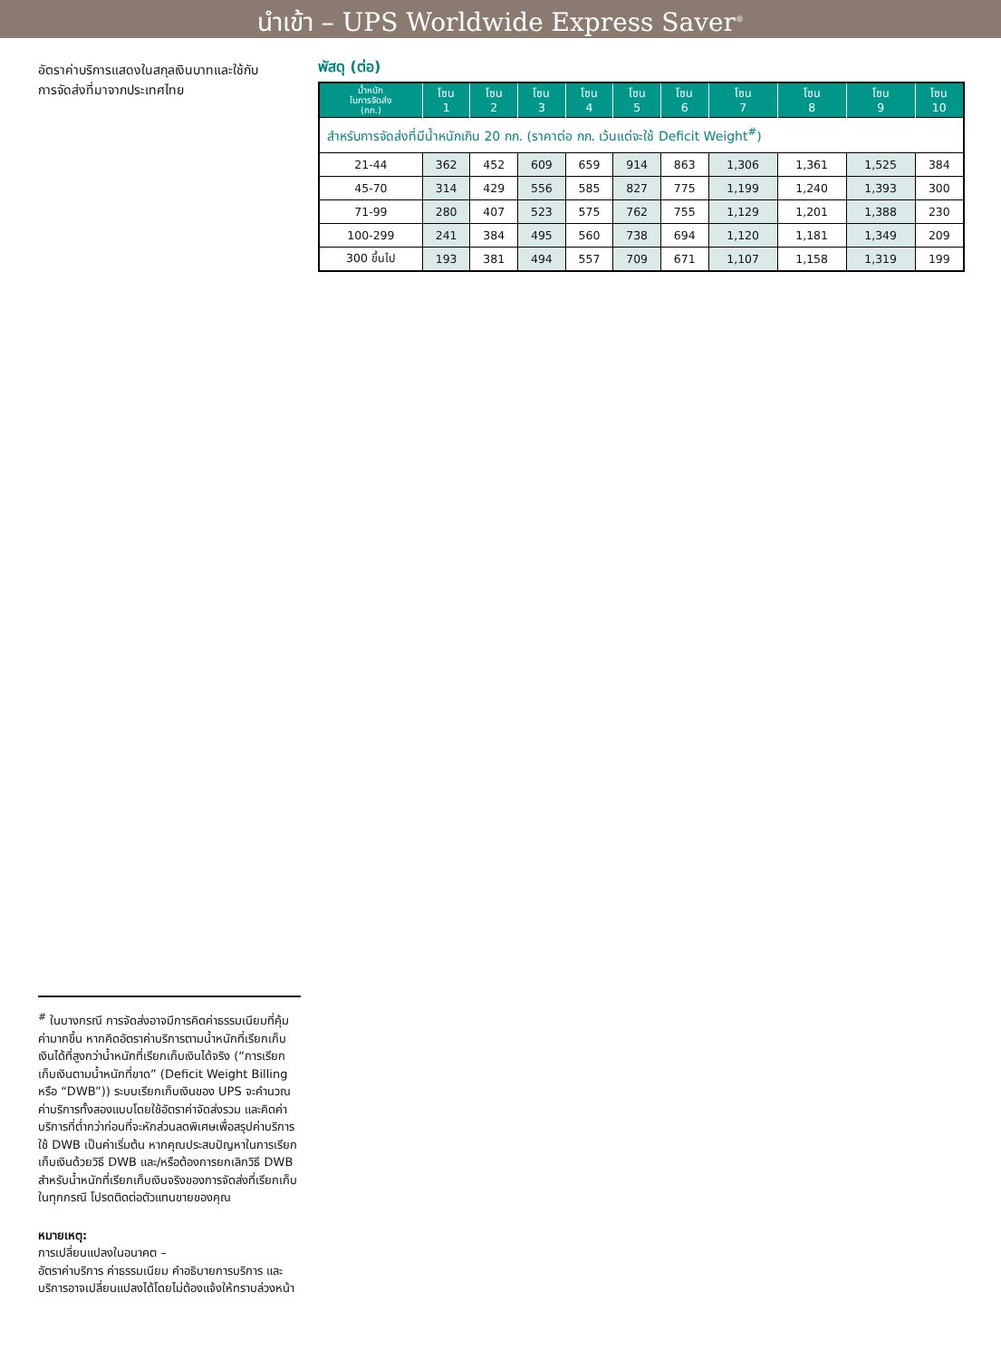นำเข้า – UPS Worldwide Express Saver<sup>®</sup>
อัตราค่าบริการแสดงในสกุลเงินบาทและใช้กับการจัดส่งที่มาจากประเทศไทย
พัสดุ (ต่อ)
| น้ำหนัก ในการจัดส่ง (กก.) | โซน 1 | โซน 2 | โซน 3 | โซน 4 | โซน 5 | โซน 6 | โซน 7 | โซน 8 | โซน 9 | โซน 10 |
| --- | --- | --- | --- | --- | --- | --- | --- | --- | --- | --- |
| สำหรับการจัดส่งที่มีน้ำหนักเกิน 20 กก. (ราคาต่อ กก. เว้นแต่จะใช้ Deficit Weight<sup>#</sup>) | | | | | | | | | | |
| 21-44 | 362 | 452 | 609 | 659 | 914 | 863 | 1,306 | 1,361 | 1,525 | 384 |
| 45-70 | 314 | 429 | 556 | 585 | 827 | 775 | 1,199 | 1,240 | 1,393 | 300 |
| 71-99 | 280 | 407 | 523 | 575 | 762 | 755 | 1,129 | 1,201 | 1,388 | 230 |
| 100-299 | 241 | 384 | 495 | 560 | 738 | 694 | 1,120 | 1,181 | 1,349 | 209 |
| 300 ขึ้นไป | 193 | 381 | 494 | 557 | 709 | 671 | 1,107 | 1,158 | 1,319 | 199 |
<sup>#</sup> ในบางกรณี การจัดส่งอาจมีการคิดค่าธรรมเนียมที่คุ้มค่ามากขึ้น หากคิดอัตราค่าบริการตามน้ำหนักที่เรียกเก็บเงินได้ที่สูงกว่าน้ำหนักที่เรียกเก็บเงินได้จริง (“การเรียกเก็บเงินตามน้ำหนักที่ขาด” (Deficit Weight Billing หรือ “DWB”)) ระบบเรียกเก็บเงินของ UPS จะคำนวณค่าบริการทั้งสองแบบโดยใช้อัตราค่าจัดส่งรวม และคิดค่าบริการที่ต่ำกว่าก่อนที่จะหักส่วนลดพิเศษเพื่อสรุปค่าบริการ ใช้ DWB เป็นค่าเริ่มต้น หากคุณประสบปัญหาในการเรียกเก็บเงินด้วยวิธี DWB และ/หรือต้องการยกเลิกวิธี DWB สำหรับน้ำหนักที่เรียกเก็บเงินจริงของการจัดส่งที่เรียกเก็บในทุกกรณี โปรดติดต่อตัวแทนขายของคุณ
หมายเหตุ:
การเปลี่ยนแปลงในอนาคต –
อัตราค่าบริการ ค่าธรรมเนียม คำอธิบายการบริการ และบริการอาจเปลี่ยนแปลงได้โดยไม่ต้องแจ้งให้ทราบล่วงหน้า